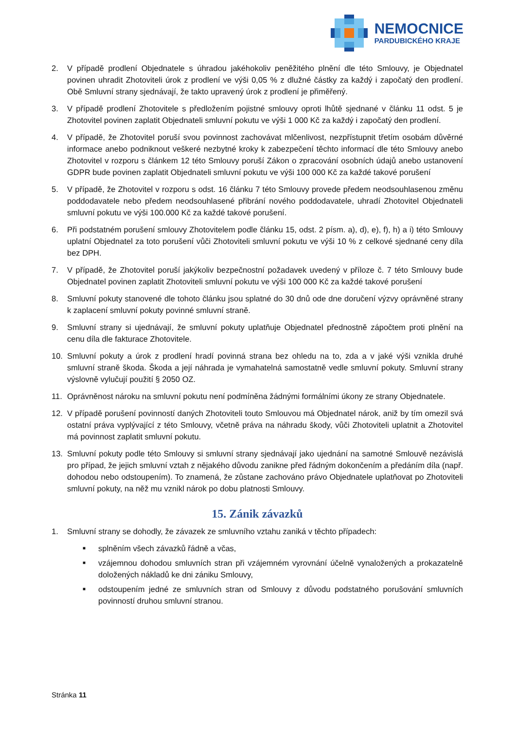NEMOCNICE
PARDUBICKÉHO KRAJE
2. V případě prodlení Objednatele s úhradou jakéhokoliv peněžitého plnění dle této Smlouvy, je Objednatel povinen uhradit Zhotoviteli úrok z prodlení ve výši 0,05 % z dlužné částky za každý i započatý den prodlení. Obě Smluvní strany sjednávají, že takto upravený úrok z prodlení je přiměřený.
3. V případě prodlení Zhotovitele s předložením pojistné smlouvy oproti lhůtě sjednané v článku 11 odst. 5 je Zhotovitel povinen zaplatit Objednateli smluvní pokutu ve výši 1 000 Kč za každý i započatý den prodlení.
4. V případě, že Zhotovitel poruší svou povinnost zachovávat mlčenlivost, nezpřístupnit třetím osobám důvěrné informace anebo podniknout veškeré nezbytné kroky k zabezpečení těchto informací dle této Smlouvy anebo Zhotovitel v rozporu s článkem 12 této Smlouvy poruší Zákon o zpracování osobních údajů anebo ustanovení GDPR bude povinen zaplatit Objednateli smluvní pokutu ve výši 100 000 Kč za každé takové porušení
5. V případě, že Zhotovitel v rozporu s odst. 16 článku 7 této Smlouvy provede předem neodsouhlasenou změnu poddodavatele nebo předem neodsouhlasené přibrání nového poddodavatele, uhradí Zhotovitel Objednateli smluvní pokutu ve výši 100.000 Kč za každé takové porušení.
6. Při podstatném porušení smlouvy Zhotovitelem podle článku 15, odst. 2 písm. a), d), e), f), h) a i) této Smlouvy uplatní Objednatel za toto porušení vůči Zhotoviteli smluvní pokutu ve výši 10 % z celkové sjednané ceny díla bez DPH.
7. V případě, že Zhotovitel poruší jakýkoliv bezpečnostní požadavek uvedený v příloze č. 7 této Smlouvy bude Objednatel povinen zaplatit Zhotoviteli smluvní pokutu ve výši 100 000 Kč za každé takové porušení
8. Smluvní pokuty stanovené dle tohoto článku jsou splatné do 30 dnů ode dne doručení výzvy oprávněné strany k zaplacení smluvní pokuty povinné smluvní straně.
9. Smluvní strany si ujednávají, že smluvní pokuty uplatňuje Objednatel přednostně zápočtem proti plnění na cenu díla dle fakturace Zhotovitele.
10. Smluvní pokuty a úrok z prodlení hradí povinná strana bez ohledu na to, zda a v jaké výši vznikla druhé smluvní straně škoda. Škoda a její náhrada je vymahatelná samostatně vedle smluvní pokuty. Smluvní strany výslovně vylučují použití § 2050 OZ.
11. Oprávněnost nároku na smluvní pokutu není podmíněna žádnými formálními úkony ze strany Objednatele.
12. V případě porušení povinností daných Zhotoviteli touto Smlouvou má Objednatel nárok, aniž by tím omezil svá ostatní práva vyplývající z této Smlouvy, včetně práva na náhradu škody, vůči Zhotoviteli uplatnit a Zhotovitel má povinnost zaplatit smluvní pokutu.
13. Smluvní pokuty podle této Smlouvy si smluvní strany sjednávají jako ujednání na samotné Smlouvě nezávislá pro případ, že jejich smluvní vztah z nějakého důvodu zanikne před řádným dokončením a předáním díla (např. dohodou nebo odstoupením). To znamená, že zůstane zachováno právo Objednatele uplatňovat po Zhotoviteli smluvní pokuty, na něž mu vznikl nárok po dobu platnosti Smlouvy.
15. Zánik závazků
1. Smluvní strany se dohodly, že závazek ze smluvního vztahu zaniká v těchto případech:
■ splněním všech závazků řádně a včas,
■ vzájemnou dohodou smluvních stran při vzájemném vyrovnání účelně vynaložených a prokazatelně doložených nákladů ke dni zániku Smlouvy,
■ odstoupením jedné ze smluvních stran od Smlouvy z důvodu podstatného porušování smluvních povinností druhou smluvní stranou.
Stránka 11